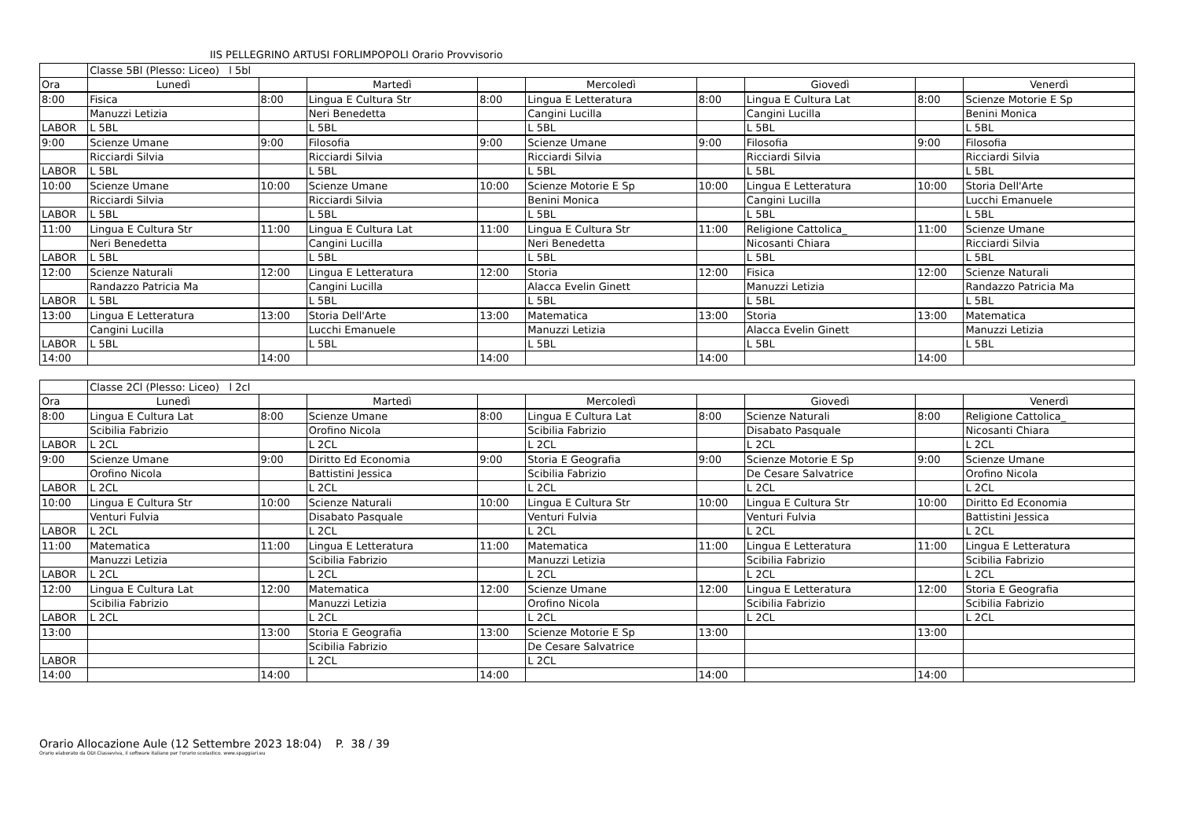IIS PELLEGRINO ARTUSI FORLIMPOPOLI Orario Provvisorio
| | Classe 5Bl (Plesso: Liceo) l 5bl | | | | | | | | |
| Ora | Lunedì | | Martedì | | Mercoledì | | Giovedì | | Venerdì |
| 8:00 | Fisica | 8:00 | Lingua E Cultura Str | 8:00 | Lingua E Letteratura | 8:00 | Lingua E Cultura Lat | 8:00 | Scienze Motorie E Sp |
| | Manuzzi Letizia | | Neri Benedetta | | Cangini Lucilla | | Cangini Lucilla | | Benini Monica |
| LABOR | L 5BL | | L 5BL | | L 5BL | | L 5BL | | L 5BL |
| 9:00 | Scienze Umane | 9:00 | Filosofia | 9:00 | Scienze Umane | 9:00 | Filosofia | 9:00 | Filosofia |
| | Ricciardi Silvia | | Ricciardi Silvia | | Ricciardi Silvia | | Ricciardi Silvia | | Ricciardi Silvia |
| LABOR | L 5BL | | L 5BL | | L 5BL | | L 5BL | | L 5BL |
| 10:00 | Scienze Umane | 10:00 | Scienze Umane | 10:00 | Scienze Motorie E Sp | 10:00 | Lingua E Letteratura | 10:00 | Storia Dell'Arte |
| | Ricciardi Silvia | | Ricciardi Silvia | | Benini Monica | | Cangini Lucilla | | Lucchi Emanuele |
| LABOR | L 5BL | | L 5BL | | L 5BL | | L 5BL | | L 5BL |
| 11:00 | Lingua E Cultura Str | 11:00 | Lingua E Cultura Lat | 11:00 | Lingua E Cultura Str | 11:00 | Religione Cattolica_ | 11:00 | Scienze Umane |
| | Neri Benedetta | | Cangini Lucilla | | Neri Benedetta | | Nicosanti Chiara | | Ricciardi Silvia |
| LABOR | L 5BL | | L 5BL | | L 5BL | | L 5BL | | L 5BL |
| 12:00 | Scienze Naturali | 12:00 | Lingua E Letteratura | 12:00 | Storia | 12:00 | Fisica | 12:00 | Scienze Naturali |
| | Randazzo Patricia Ma | | Cangini Lucilla | | Alacca Evelin Ginett | | Manuzzi Letizia | | Randazzo Patricia Ma |
| LABOR | L 5BL | | L 5BL | | L 5BL | | L 5BL | | L 5BL |
| 13:00 | Lingua E Letteratura | 13:00 | Storia Dell'Arte | 13:00 | Matematica | 13:00 | Storia | 13:00 | Matematica |
| | Cangini Lucilla | | Lucchi Emanuele | | Manuzzi Letizia | | Alacca Evelin Ginett | | Manuzzi Letizia |
| LABOR | L 5BL | | L 5BL | | L 5BL | | L 5BL | | L 5BL |
| 14:00 | | 14:00 | | 14:00 | | 14:00 | | 14:00 | |
| | Classe 2Cl (Plesso: Liceo) l 2cl | | | | | | | | |
| Ora | Lunedì | | Martedì | | Mercoledì | | Giovedì | | Venerdì |
| 8:00 | Lingua E Cultura Lat | 8:00 | Scienze Umane | 8:00 | Lingua E Cultura Lat | 8:00 | Scienze Naturali | 8:00 | Religione Cattolica_ |
| | Scibilia Fabrizio | | Orofino Nicola | | Scibilia Fabrizio | | Disabato Pasquale | | Nicosanti Chiara |
| LABOR | L 2CL | | L 2CL | | L 2CL | | L 2CL | | L 2CL |
| 9:00 | Scienze Umane | 9:00 | Diritto Ed Economia | 9:00 | Storia E Geografia | 9:00 | Scienze Motorie E Sp | 9:00 | Scienze Umane |
| | Orofino Nicola | | Battistini Jessica | | Scibilia Fabrizio | | De Cesare Salvatrice | | Orofino Nicola |
| LABOR | L 2CL | | L 2CL | | L 2CL | | L 2CL | | L 2CL |
| 10:00 | Lingua E Cultura Str | 10:00 | Scienze Naturali | 10:00 | Lingua E Cultura Str | 10:00 | Lingua E Cultura Str | 10:00 | Diritto Ed Economia |
| | Venturi Fulvia | | Disabato Pasquale | | Venturi Fulvia | | Venturi Fulvia | | Battistini Jessica |
| LABOR | L 2CL | | L 2CL | | L 2CL | | L 2CL | | L 2CL |
| 11:00 | Matematica | 11:00 | Lingua E Letteratura | 11:00 | Matematica | 11:00 | Lingua E Letteratura | 11:00 | Lingua E Letteratura |
| | Manuzzi Letizia | | Scibilia Fabrizio | | Manuzzi Letizia | | Scibilia Fabrizio | | Scibilia Fabrizio |
| LABOR | L 2CL | | L 2CL | | L 2CL | | L 2CL | | L 2CL |
| 12:00 | Lingua E Cultura Lat | 12:00 | Matematica | 12:00 | Scienze Umane | 12:00 | Lingua E Letteratura | 12:00 | Storia E Geografia |
| | Scibilia Fabrizio | | Manuzzi Letizia | | Orofino Nicola | | Scibilia Fabrizio | | Scibilia Fabrizio |
| LABOR | L 2CL | | L 2CL | | L 2CL | | L 2CL | | L 2CL |
| 13:00 | | 13:00 | Storia E Geografia | 13:00 | Scienze Motorie E Sp | 13:00 | | 13:00 | |
| | | | Scibilia Fabrizio | | De Cesare Salvatrice | | | | |
| LABOR | | | L 2CL | | L 2CL | | | | |
| 14:00 | | 14:00 | | 14:00 | | 14:00 | | 14:00 | |
Orario Allocazione Aule (12 Settembre 2023 18:04) P. 38 / 39
Orario elaborato da ODI Classeviva, il software italiano per l'orario scolastico. www.spaggiari.eu